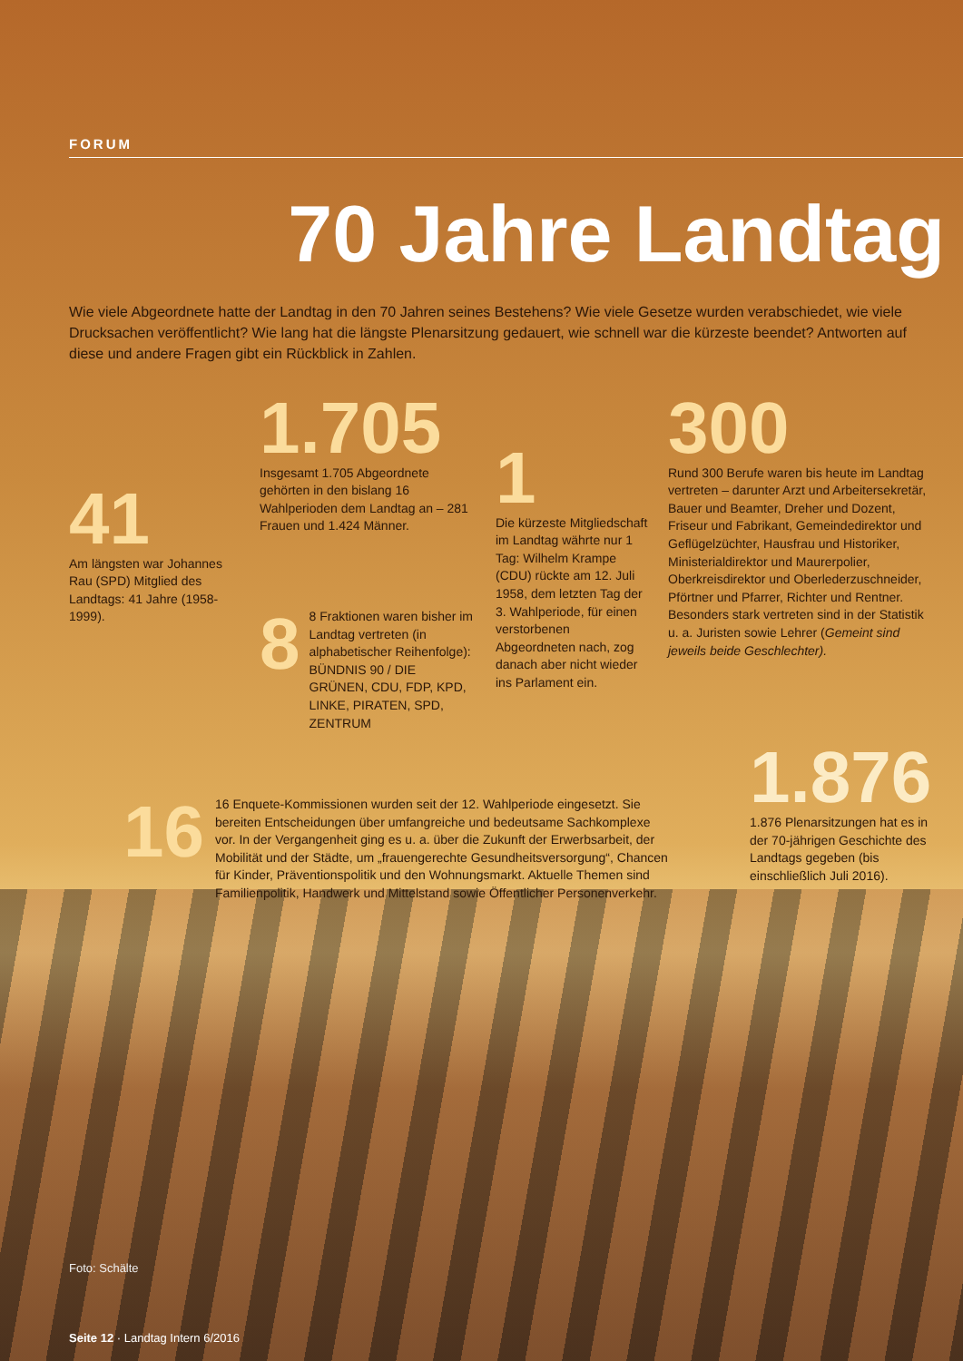FORUM
70 Jahre Landtag
Wie viele Abgeordnete hatte der Landtag in den 70 Jahren seines Bestehens? Wie viele Gesetze wurden verabschiedet, wie viele Drucksachen veröffentlicht? Wie lang hat die längste Plenarsitzung gedauert, wie schnell war die kürzeste beendet? Antworten auf diese und andere Fragen gibt ein Rückblick in Zahlen.
41
Am längsten war Johannes Rau (SPD) Mitglied des Landtags: 41 Jahre (1958-1999).
1.705
Insgesamt 1.705 Abgeordnete gehörten in den bislang 16 Wahlperioden dem Landtag an – 281 Frauen und 1.424 Männer.
8
8 Fraktionen waren bisher im Landtag vertreten (in alphabetischer Reihenfolge): BÜNDNIS 90 / DIE GRÜNEN, CDU, FDP, KPD, LINKE, PIRATEN, SPD, ZENTRUM
1
Die kürzeste Mitgliedschaft im Landtag währte nur 1 Tag: Wilhelm Krampe (CDU) rückte am 12. Juli 1958, dem letzten Tag der 3. Wahlperiode, für einen verstorbenen Abgeordneten nach, zog danach aber nicht wieder ins Parlament ein.
300
Rund 300 Berufe waren bis heute im Landtag vertreten – darunter Arzt und Arbeitersekretär, Bauer und Beamter, Dreher und Dozent, Friseur und Fabrikant, Gemeindedirektor und Geflügelzüchter, Hausfrau und Historiker, Ministerialdirektor und Maurerpolier, Oberkreisdirektor und Oberlederzuschneider, Pförtner und Pfarrer, Richter und Rentner. Besonders stark vertreten sind in der Statistik u. a. Juristen sowie Lehrer (Gemeint sind jeweils beide Geschlechter).
16
16 Enquete-Kommissionen wurden seit der 12. Wahlperiode eingesetzt. Sie bereiten Entscheidungen über umfangreiche und bedeutsame Sachkomplexe vor. In der Vergangenheit ging es u. a. über die Zukunft der Erwerbsarbeit, der Mobilität und der Städte, um „frauengerechte Gesundheitsversorgung“, Chancen für Kinder, Präventionspolitik und den Wohnungsmarkt. Aktuelle Themen sind Familienpolitik, Handwerk und Mittelstand sowie Öffentlicher Personenverkehr.
1.876
1.876 Plenarsitzungen hat es in der 70-jährigen Geschichte des Landtags gegeben (bis einschließlich Juli 2016).
Foto: Schälte
Seite 12 · Landtag Intern 6/2016